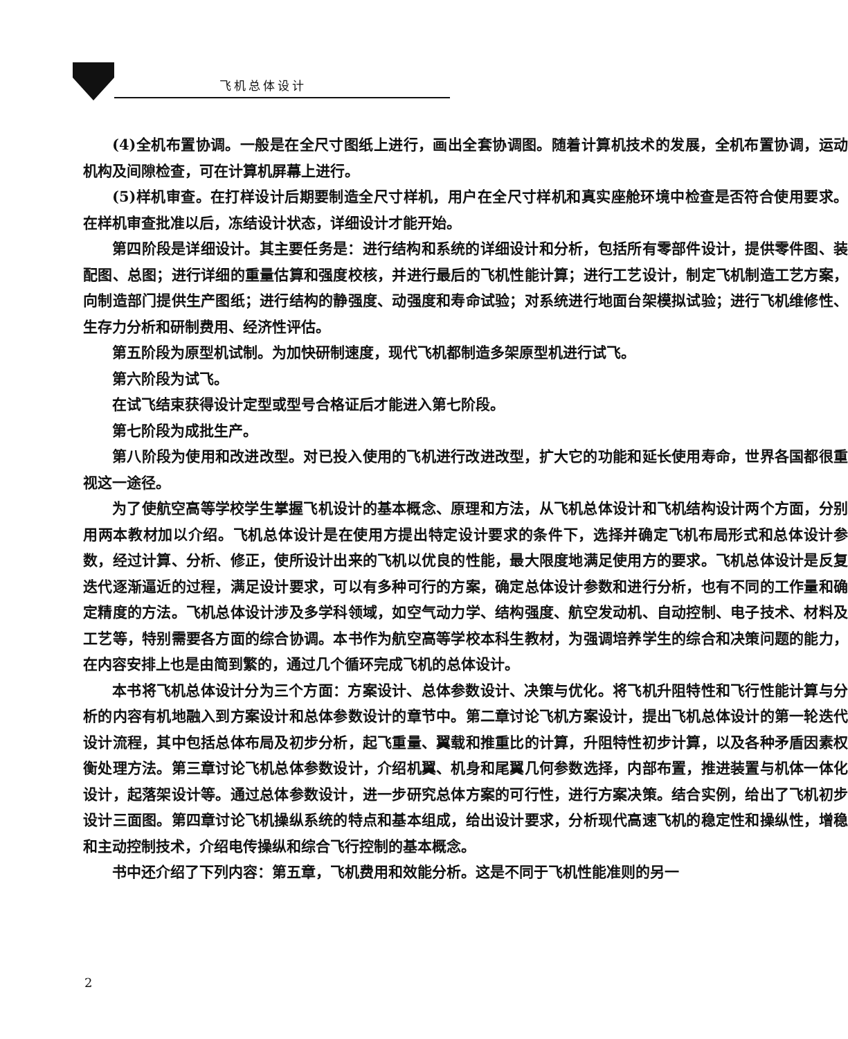飞机总体设计
(4)全机布置协调。一般是在全尺寸图纸上进行，画出全套协调图。随着计算机技术的发展，全机布置协调，运动机构及间隙检查，可在计算机屏幕上进行。
(5)样机审查。在打样设计后期要制造全尺寸样机，用户在全尺寸样机和真实座舱环境中检查是否符合使用要求。在样机审查批准以后，冻结设计状态，详细设计才能开始。
第四阶段是详细设计。其主要任务是：进行结构和系统的详细设计和分析，包括所有零部件设计，提供零件图、装配图、总图；进行详细的重量估算和强度校核，并进行最后的飞机性能计算；进行工艺设计，制定飞机制造工艺方案，向制造部门提供生产图纸；进行结构的静强度、动强度和寿命试验；对系统进行地面台架模拟试验；进行飞机维修性、生存力分析和研制费用、经济性评估。
第五阶段为原型机试制。为加快研制速度，现代飞机都制造多架原型机进行试飞。
第六阶段为试飞。
在试飞结束获得设计定型或型号合格证后才能进入第七阶段。
第七阶段为成批生产。
第八阶段为使用和改进改型。对已投入使用的飞机进行改进改型，扩大它的功能和延长使用寿命，世界各国都很重视这一途径。
为了使航空高等学校学生掌握飞机设计的基本概念、原理和方法，从飞机总体设计和飞机结构设计两个方面，分别用两本教材加以介绍。飞机总体设计是在使用方提出特定设计要求的条件下，选择并确定飞机布局形式和总体设计参数，经过计算、分析、修正，使所设计出来的飞机以优良的性能，最大限度地满足使用方的要求。飞机总体设计是反复迭代逐渐逼近的过程，满足设计要求，可以有多种可行的方案，确定总体设计参数和进行分析，也有不同的工作量和确定精度的方法。飞机总体设计涉及多学科领域，如空气动力学、结构强度、航空发动机、自动控制、电子技术、材料及工艺等，特别需要各方面的综合协调。本书作为航空高等学校本科生教材，为强调培养学生的综合和决策问题的能力，在内容安排上也是由简到繁的，通过几个循环完成飞机的总体设计。
本书将飞机总体设计分为三个方面：方案设计、总体参数设计、决策与优化。将飞机升阻特性和飞行性能计算与分析的内容有机地融入到方案设计和总体参数设计的章节中。第二章讨论飞机方案设计，提出飞机总体设计的第一轮迭代设计流程，其中包括总体布局及初步分析，起飞重量、翼载和推重比的计算，升阻特性初步计算，以及各种矛盾因素权衡处理方法。第三章讨论飞机总体参数设计，介绍机翼、机身和尾翼几何参数选择，内部布置，推进装置与机体一体化设计，起落架设计等。通过总体参数设计，进一步研究总体方案的可行性，进行方案决策。结合实例，给出了飞机初步设计三面图。第四章讨论飞机操纵系统的特点和基本组成，给出设计要求，分析现代高速飞机的稳定性和操纵性，增稳和主动控制技术，介绍电传操纵和综合飞行控制的基本概念。
书中还介绍了下列内容：第五章，飞机费用和效能分析。这是不同于飞机性能准则的另一
2